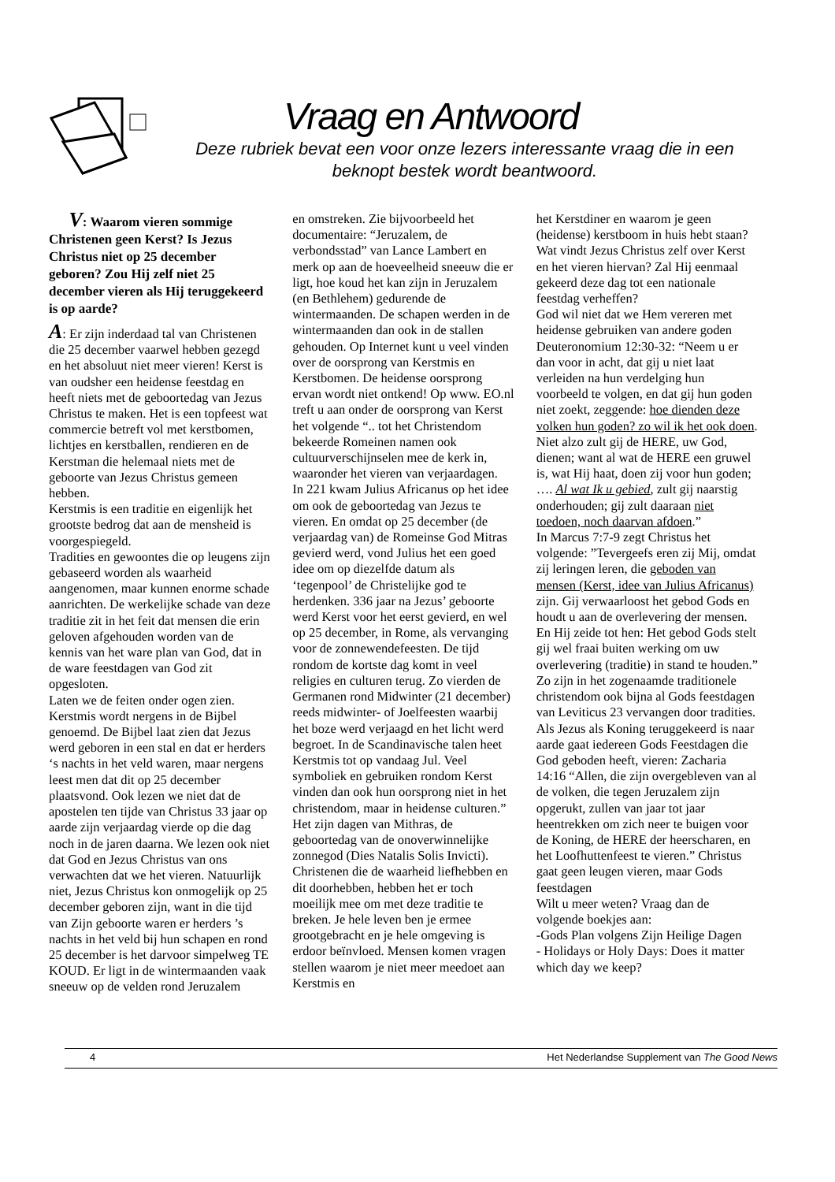Vraag en Antwoord
Deze rubriek bevat een voor onze lezers interessante vraag die in een beknopt bestek wordt beantwoord.
V: Waarom vieren sommige Christenen geen Kerst? Is Jezus Christus niet op 25 december geboren? Zou Hij zelf niet 25 december vieren als Hij teruggekeerd is op aarde?
A: Er zijn inderdaad tal van Christenen die 25 december vaarwel hebben gezegd en het absoluut niet meer vieren! Kerst is van oudsher een heidense feestdag en heeft niets met de geboortedag van Jezus Christus te maken. Het is een topfeest wat commercie betreft vol met kerstbomen, lichtjes en kerstballen, rendieren en de Kerstman die helemaal niets met de geboorte van Jezus Christus gemeen hebben.
Kerstmis is een traditie en eigenlijk het grootste bedrog dat aan de mensheid is voorgespiegeld.
Tradities en gewoontes die op leugens zijn gebaseerd worden als waarheid aangenomen, maar kunnen enorme schade aanrichten. De werkelijke schade van deze traditie zit in het feit dat mensen die erin geloven afgehouden worden van de kennis van het ware plan van God, dat in de ware feestdagen van God zit opgesloten.
Laten we de feiten onder ogen zien. Kerstmis wordt nergens in de Bijbel genoemd. De Bijbel laat zien dat Jezus werd geboren in een stal en dat er herders ‘s nachts in het veld waren, maar nergens leest men dat dit op 25 december plaatsvond. Ook lezen we niet dat de apostelen ten tijde van Christus 33 jaar op aarde zijn verjaardag vierde op die dag noch in de jaren daarna. We lezen ook niet dat God en Jezus Christus van ons verwachten dat we het vieren. Natuurlijk niet, Jezus Christus kon onmogelijk op 25 december geboren zijn, want in die tijd van Zijn geboorte waren er herders ’s nachts in het veld bij hun schapen en rond 25 december is het darvoor simpelweg TE KOUD. Er ligt in de wintermaanden vaak sneeuw op de velden rond Jeruzalem
en omstreken. Zie bijvoorbeeld het documentaire: “Jeruzalem, de verbondsstad” van Lance Lambert en merk op aan de hoeveelheid sneeuw die er ligt, hoe koud het kan zijn in Jeruzalem (en Bethlehem) gedurende de wintermaanden. De schapen werden in de wintermaanden dan ook in de stallen gehouden. Op Internet kunt u veel vinden over de oorsprong van Kerstmis en Kerstbomen. De heidense oorsprong ervan wordt niet ontkend! Op www. EO.nl treft u aan onder de oorsprong van Kerst het volgende “.. tot het Christendom bekeerde Romeinen namen ook cultuurverschijnselen mee de kerk in, waaronder het vieren van verjaardagen.
In 221 kwam Julius Africanus op het idee om ook de geboortedag van Jezus te vieren. En omdat op 25 december (de verjaardag van) de Romeinse God Mitras gevierd werd, vond Julius het een goed idee om op diezelfde datum als ‘tegenpool’ de Christelijke god te herdenken. 336 jaar na Jezus’ geboorte werd Kerst voor het eerst gevierd, en wel op 25 december, in Rome, als vervanging voor de zonnewendefeesten. De tijd rondom de kortste dag komt in veel religies en culturen terug. Zo vierden de Germanen rond Midwinter (21 december) reeds midwinter- of Joelfeesten waarbij het boze werd verjaagd en het licht werd begroet. In de Scandinavische talen heet Kerstmis tot op vandaag Jul. Veel symboliek en gebruiken rondom Kerst vinden dan ook hun oorsprong niet in het christendom, maar in heidense culturen.” Het zijn dagen van Mithras, de geboortedag van de onoverwinnelijke zonnegod (Dies Natalis Solis Invicti). Christenen die de waarheid liefhebben en dit doorhebben, hebben het er toch moeilijk mee om met deze traditie te breken. Je hele leven ben je ermee grootgebracht en je hele omgeving is erdoor beïnvloed. Mensen komen vragen stellen waarom je niet meer meedoet aan Kerstmis en
het Kerstdiner en waarom je geen (heidense) kerstboom in huis hebt staan? Wat vindt Jezus Christus zelf over Kerst en het vieren hiervan? Zal Hij eenmaal gekeerd deze dag tot een nationale feestdag verheffen?
God wil niet dat we Hem vereren met heidense gebruiken van andere goden Deuteronomium 12:30-32: “Neem u er dan voor in acht, dat gij u niet laat verleiden na hun verdelging hun voorbeeld te volgen, en dat gij hun goden niet zoekt, zeggende: hoe dienden deze volken hun goden? zo wil ik het ook doen. Niet alzo zult gij de HERE, uw God, dienen; want al wat de HERE een gruwel is, wat Hij haat, doen zij voor hun goden; …. Al wat Ik u gebied, zult gij naarstig onderhouden; gij zult daaraan niet toedoen, noch daarvan afdoen.”
In Marcus 7:7-9 zegt Christus het volgende: ”Tevergeefs eren zij Mij, omdat zij leringen leren, die geboden van mensen (Kerst, idee van Julius Africanus) zijn. Gij verwaarloost het gebod Gods en houdt u aan de overlevering der mensen. En Hij zeide tot hen: Het gebod Gods stelt gij wel fraai buiten werking om uw overlevering (traditie) in stand te houden.” Zo zijn in het zogenaamde traditionele christendom ook bijna al Gods feestdagen van Leviticus 23 vervangen door tradities.
Als Jezus als Koning teruggekeerd is naar aarde gaat iedereen Gods Feestdagen die God geboden heeft, vieren: Zacharia 14:16 “Allen, die zijn overgebleven van al de volken, die tegen Jeruzalem zijn opgerukt, zullen van jaar tot jaar heentrekken om zich neer te buigen voor de Koning, de HERE der heerscharen, en het Loofhuttenfeest te vieren.” Christus gaat geen leugen vieren, maar Gods feestdagen
Wilt u meer weten? Vraag dan de volgende boekjes aan:
-Gods Plan volgens Zijn Heilige Dagen
- Holidays or Holy Days: Does it matter which day we keep?
4 Het Nederlandse Supplement van The Good News